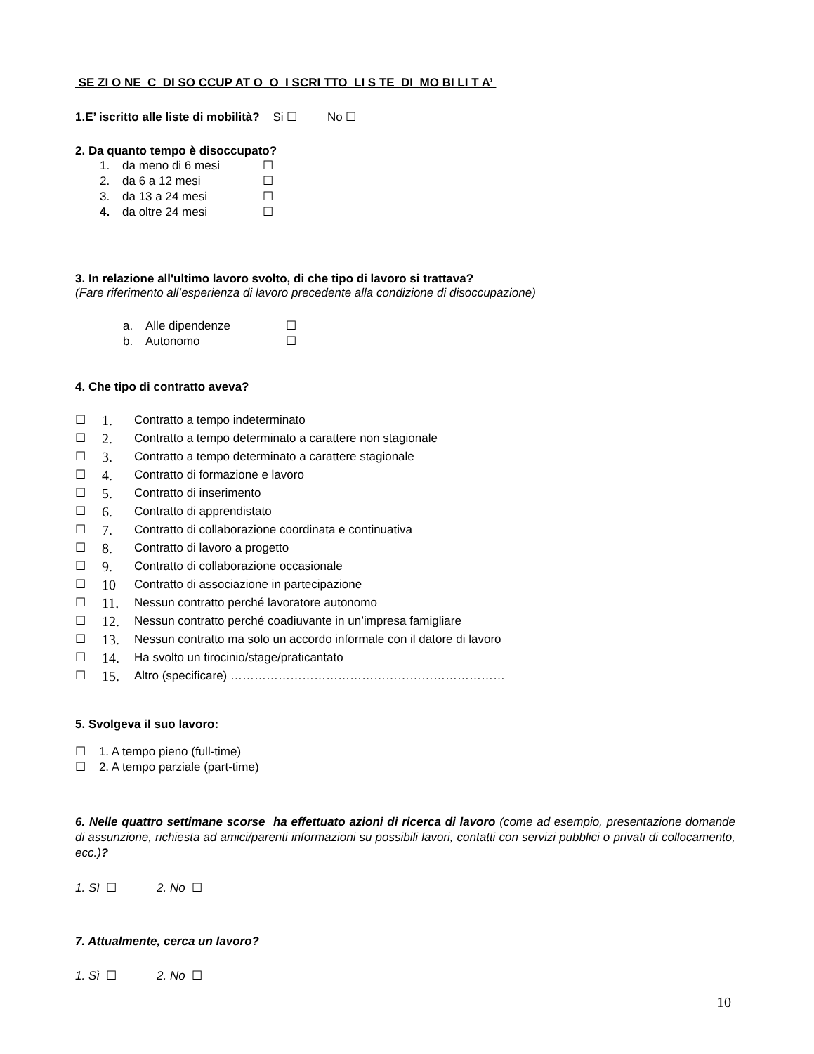SE ZI O NE C DI SO CCUP AT O O I SCRI TTO LI S TE DI MO BI LI T A’
1.E’ iscritto alle liste di mobilità? Si ☐ No ☐
2. Da quanto tempo è disoccupato?
1. da meno di 6 mesi ☐
2. da 6 a 12 mesi ☐
3. da 13 a 24 mesi ☐
4. da oltre 24 mesi ☐
3. In relazione all'ultimo lavoro svolto, di che tipo di lavoro si trattava?
(Fare riferimento all’esperienza di lavoro precedente alla condizione di disoccupazione)
a. Alle dipendenze ☐
b. Autonomo ☐
4. Che tipo di contratto aveva?
☐ 1. Contratto a tempo indeterminato
☐ 2. Contratto a tempo determinato a carattere non stagionale
☐ 3. Contratto a tempo determinato a carattere stagionale
☐ 4. Contratto di formazione e lavoro
☐ 5. Contratto di inserimento
☐ 6. Contratto di apprendistato
☐ 7. Contratto di collaborazione coordinata e continuativa
☐ 8. Contratto di lavoro a progetto
☐ 9. Contratto di collaborazione occasionale
☐ 10 Contratto di associazione in partecipazione
☐ 11. Nessun contratto perché lavoratore autonomo
☐ 12. Nessun contratto perché coadiuvante in un’impresa famigliare
☐ 13. Nessun contratto ma solo un accordo informale con il datore di lavoro
☐ 14. Ha svolto un tirocinio/stage/praticantato
☐ 15. Altro (specificare) ……………………………………………………………
5. Svolgeva il suo lavoro:
☐ 1. A tempo pieno (full-time)
☐ 2. A tempo parziale (part-time)
6. Nelle quattro settimane scorse ha effettuato azioni di ricerca di lavoro (come ad esempio, presentazione domande di assunzione, richiesta ad amici/parenti informazioni su possibili lavori, contatti con servizi pubblici o privati di collocamento, ecc.)?
1. Sì ☐ 2. No ☐
7. Attualmente, cerca un lavoro?
1. Sì ☐ 2. No ☐
10